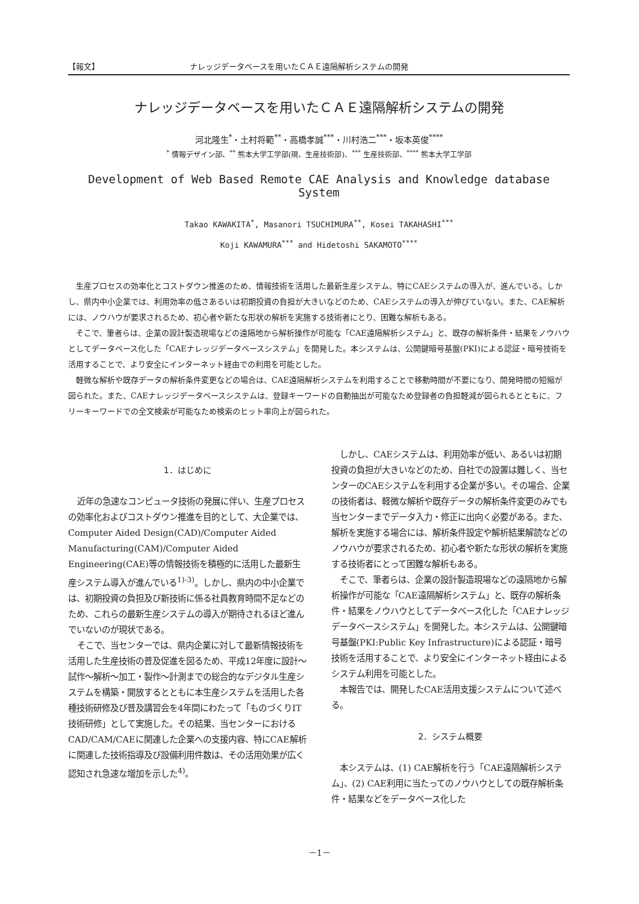【報文】 ナレッジデータベースを用いたＣＡＥ遠隔解析システムの開発
ナレッジデータベースを用いたＣＡＥ遠隔解析システムの開発
河北隆生<sup>*</sup>・土村将範<sup>**</sup>・高橋孝誠<sup>***</sup>・川村浩二<sup>***</sup>・坂本英俊<sup>****</sup>
<sup>*</sup> 情報デザイン部、<sup>**</sup> 熊本大学工学部(現、生産技術部)、<sup>***</sup> 生産技術部、<sup>****</sup> 熊本大学工学部
Development of Web Based Remote CAE Analysis and Knowledge database System
Takao KAWAKITA<sup>*</sup>, Masanori TSUCHIMURA<sup>**</sup>, Kosei TAKAHASHI<sup>***</sup>
Koji KAWAMURA<sup>***</sup> and Hidetoshi SAKAMOTO<sup>****</sup>
生産プロセスの効率化とコストダウン推進のため、情報技術を活用した最新生産システム、特にCAEシステムの導入が、進んでいる。しかし、県内中小企業では、利用効率の低さあるいは初期投資の負担が大きいなどのため、CAEシステムの導入が伸びていない。また、CAE解析には、ノウハウが要求されるため、初心者や新たな形状の解析を実施する技術者にとり、困難な解析もある。
そこで、筆者らは、企業の設計製造現場などの遠隔地から解析操作が可能な「CAE遠隔解析システム」と、既存の解析条件・結果をノウハウとしてデータベース化した「CAEナレッジデータベースシステム」を開発した。本システムは、公開鍵暗号基盤(PKI)による認証・暗号技術を活用することで、より安全にインターネット経由での利用を可能とした。
軽微な解析や既存データの解析条件変更などの場合は、CAE遠隔解析システムを利用することで移動時間が不要になり、開発時間の短縮が図られた。また、CAEナレッジデータベースシステムは、登録キーワードの自動抽出が可能なため登録者の負担軽減が図られるとともに、フリーキーワードでの全文検索が可能なため検索のヒット率向上が図られた。
1．はじめに
近年の急速なコンピュータ技術の発展に伴い、生産プロセスの効率化およびコストダウン推進を目的として、大企業では、Computer Aided Design(CAD)/Computer Aided Manufacturing(CAM)/Computer Aided Engineering(CAE)等の情報技術を積極的に活用した最新生産システム導入が進んでいる<sup>1)-3)</sup>。しかし、県内の中小企業では、初期投資の負担及び新技術に係る社員教育時間不足などのため、これらの最新生産システムの導入が期待されるほど進んでいないのが現状である。
そこで、当センターでは、県内企業に対して最新情報技術を活用した生産技術の普及促進を図るため、平成12年度に設計～試作～解析～加工・製作～計測までの総合的なデジタル生産システムを構築・開放するとともに本生産システムを活用した各種技術研修及び普及講習会を4年間にわたって「ものづくりIT技術研修」として実施した。その結果、当センターにおけるCAD/CAM/CAEに関連した企業への支援内容、特にCAE解析に関連した技術指導及び設備利用件数は、その活用効果が広く認知され急速な増加を示した<sup>4)</sup>。
しかし、CAEシステムは、利用効率が低い、あるいは初期投資の負担が大きいなどのため、自社での設置は難しく、当センターのCAEシステムを利用する企業が多い。その場合、企業の技術者は、軽微な解析や既存データの解析条件変更のみでも当センターまでデータ入力・修正に出向く必要がある。また、解析を実施する場合には、解析条件設定や解析結果解読などのノウハウが要求されるため、初心者や新たな形状の解析を実施する技術者にとって困難な解析もある。
そこで、筆者らは、企業の設計製造現場などの遠隔地から解析操作が可能な「CAE遠隔解析システム」と、既存の解析条件・結果をノウハウとしてデータベース化した「CAEナレッジデータベースシステム」を開発した。本システムは、公開鍵暗号基盤(PKI:Public Key Infrastructure)による認証・暗号技術を活用することで、より安全にインターネット経由によるシステム利用を可能とした。
本報告では、開発したCAE活用支援システムについて述べる。
2．システム概要
本システムは、(1) CAE解析を行う「CAE遠隔解析システム」、(2) CAE利用に当たってのノウハウとしての既存解析条件・結果などをデータベース化した
－1－